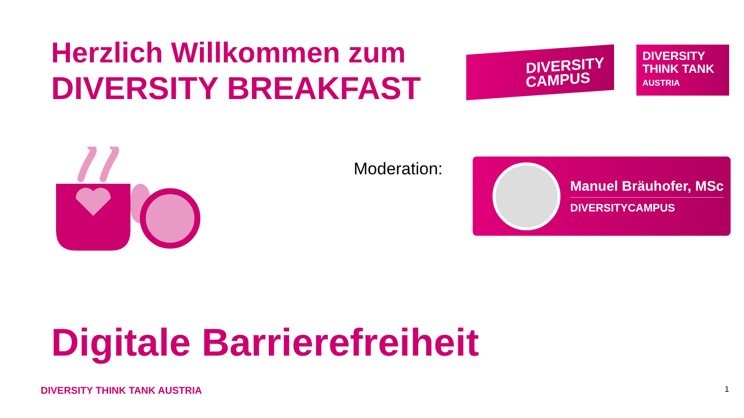Herzlich Willkommen zum
DIVERSITY BREAKFAST
DIVERSITY
CAMPUS
DIVERSITY
THINK TANK
AUSTRIA
Moderation:
Manuel Bräuhofer, MSc
DIVERSITYCAMPUS
Digitale Barrierefreiheit
DIVERSITY THINK TANK AUSTRIA 1